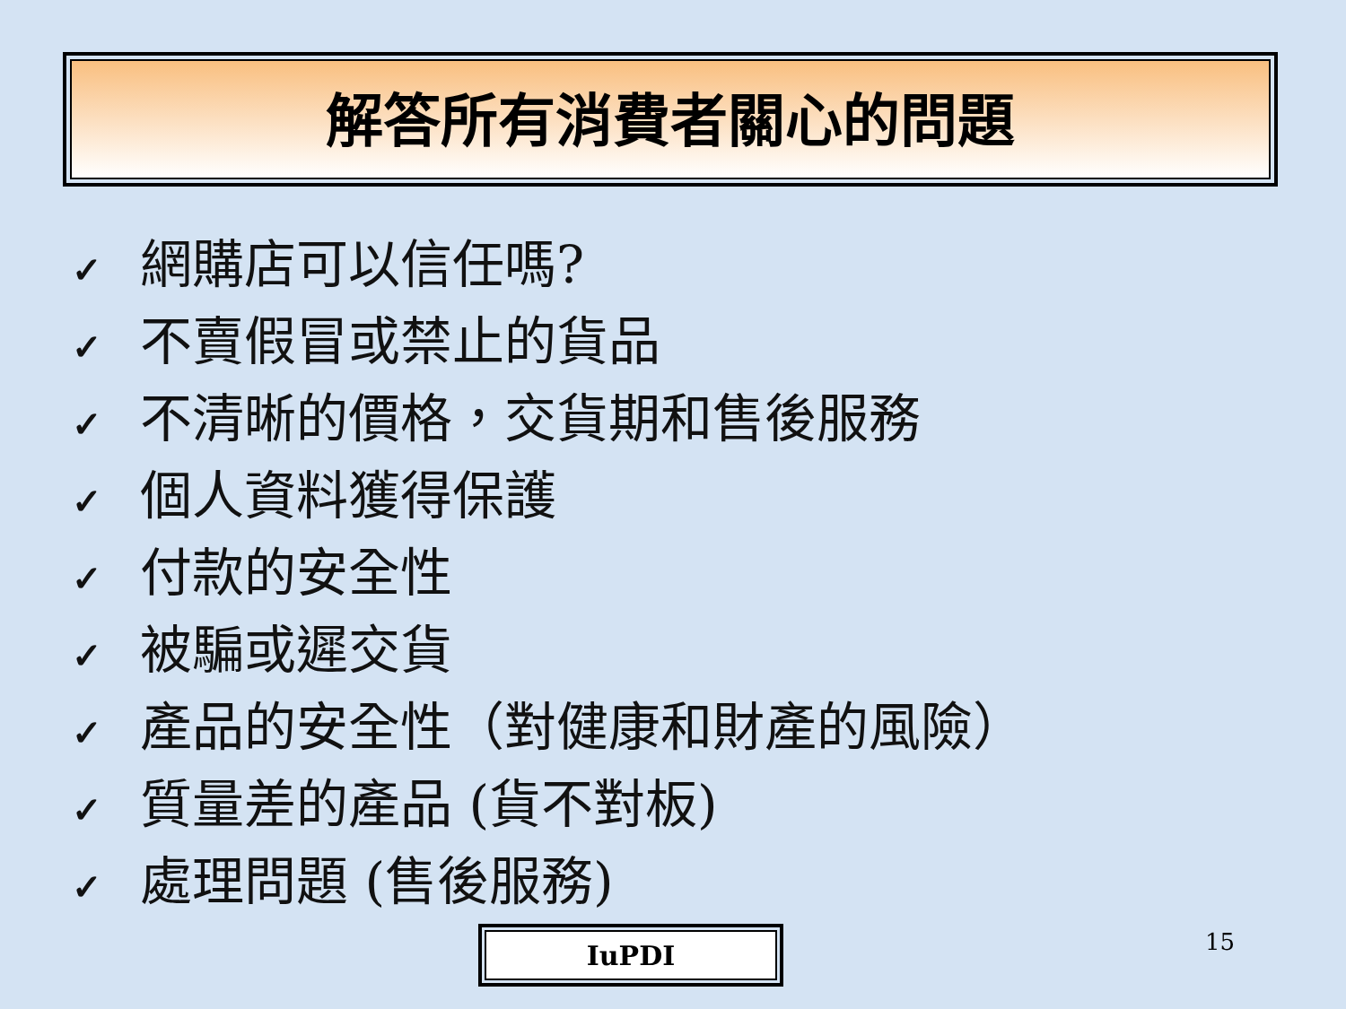解答所有消費者關心的問題
✓ 網購店可以信任嗎?
✓ 不賣假冒或禁止的貨品
✓ 不清晰的價格，交貨期和售後服務
✓ 個人資料獲得保護
✓ 付款的安全性
✓ 被騙或遲交貨
✓ 產品的安全性（對健康和財產的風險）
✓ 質量差的產品 (貨不對板)
✓ 處理問題 (售後服務)
IuPDI 15